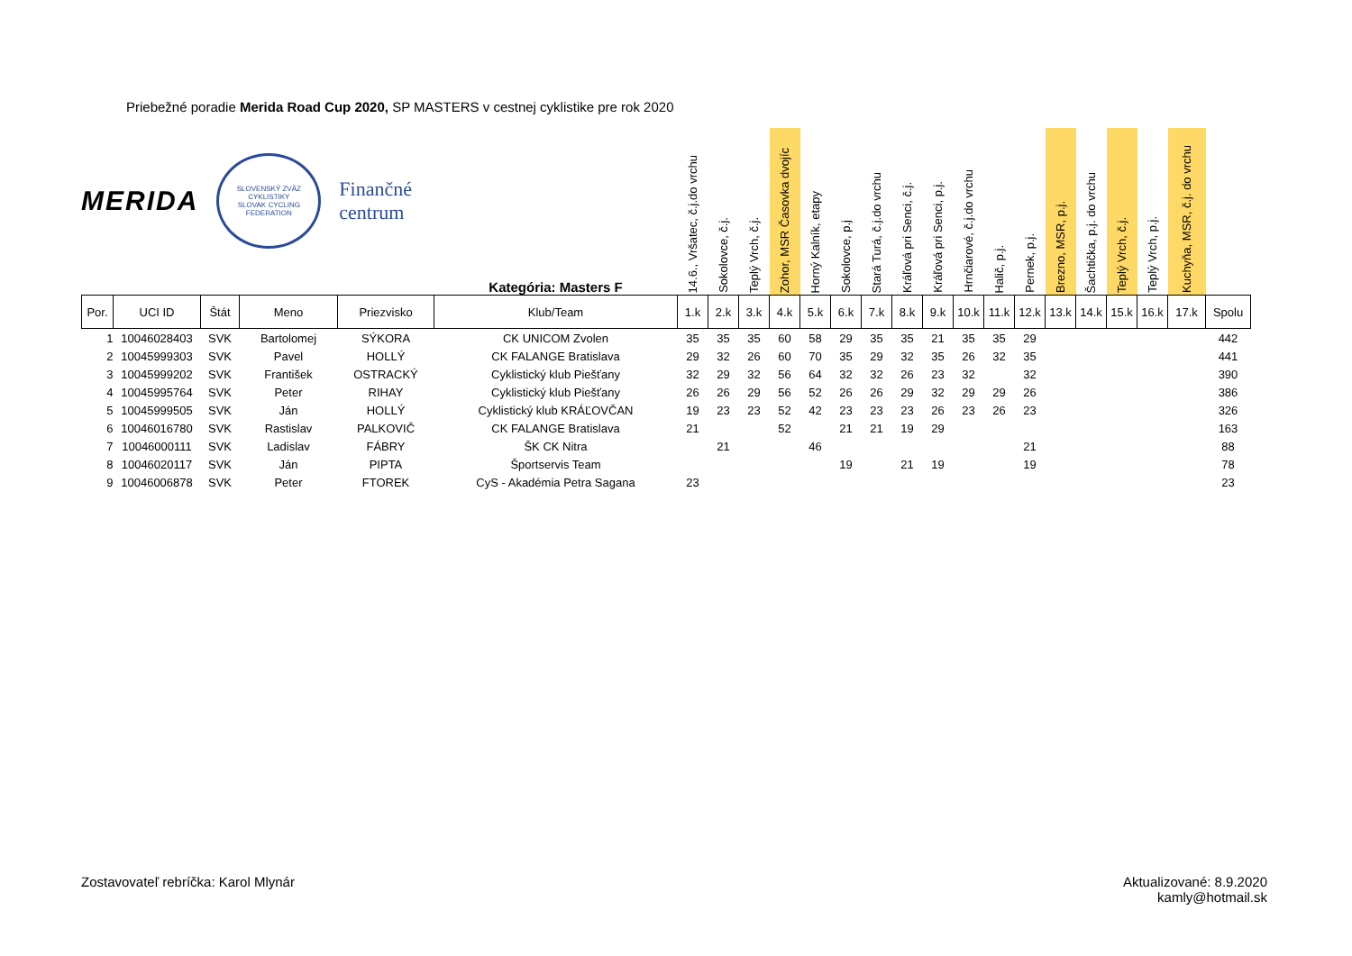Priebežné poradie Merida Road Cup 2020, SP MASTERS v cestnej cyklistike pre rok 2020
MERIDA
SLOVENSKÝ ZVÄZ CYKLISTIKY
SLOVAK CYCLING FEDERATION
Finančné
centrum
| | | | | | Kategória: Masters F | 14.6., Vršatec, č.j.do vrchu | Sokolovce, č.j. | Teplý Vrch, č.j. | Zohor, MSR Časovka dvojíc | Horný Kalník, etapy | Sokolovce, p.j | Stará Turá, č.j.do vrchu | Kráľová pri Senci, č.j. | Kráľová pri Senci, p.j. | Hrnčiarové, č.j.do vrchu | Halič, p.j. | Pernek, p.j. | Brezno, MSR, p.j. | Šachtička, p.j. do vrchu | Teplý Vrch, č.j. | Teplý Vrch, p.j. | Kuchyňa, MSR, č.j. do vrchu | |
| --- | --- | --- | --- | --- | --- | --- | --- | --- | --- | --- | --- | --- | --- | --- | --- | --- | --- | --- | --- | --- | --- | --- | --- |
| Por. | UCI ID | Štát | Meno | Priezvisko | Klub/Team | 1.k | 2.k | 3.k | 4.k | 5.k | 6.k | 7.k | 8.k | 9.k | 10.k | 11.k | 12.k | 13.k | 14.k | 15.k | 16.k | 17.k | Spolu |
| 1 | 10046028403 | SVK | Bartolomej | SÝKORA | CK UNICOM Zvolen | 35 | 35 | 35 | 60 | 58 | 29 | 35 | 35 | 21 | 35 | 35 | 29 | | | | | | 442 |
| 2 | 10045999303 | SVK | Pavel | HOLLÝ | CK FALANGE Bratislava | 29 | 32 | 26 | 60 | 70 | 35 | 29 | 32 | 35 | 26 | 32 | 35 | | | | | | 441 |
| 3 | 10045999202 | SVK | František | OSTRACKÝ | Cyklistický klub Piešťany | 32 | 29 | 32 | 56 | 64 | 32 | 32 | 26 | 23 | 32 | | 32 | | | | | | 390 |
| 4 | 10045995764 | SVK | Peter | RIHAY | Cyklistický klub Piešťany | 26 | 26 | 29 | 56 | 52 | 26 | 26 | 29 | 32 | 29 | 29 | 26 | | | | | | 386 |
| 5 | 10045999505 | SVK | Ján | HOLLÝ | Cyklistický klub KRÁĽOVČAN | 19 | 23 | 23 | 52 | 42 | 23 | 23 | 23 | 26 | 23 | 26 | 23 | | | | | | 326 |
| 6 | 10046016780 | SVK | Rastislav | PALKOVIČ | CK FALANGE Bratislava | 21 | | | 52 | | 21 | 21 | 19 | 29 | | | | | | | | | 163 |
| 7 | 10046000111 | SVK | Ladislav | FÁBRY | ŠK CK Nitra | | 21 | | | 46 | | | | | | | 21 | | | | | | 88 |
| 8 | 10046020117 | SVK | Ján | PIPTA | Športservis Team | | | | | | 19 | | 21 | 19 | | | 19 | | | | | | 78 |
| 9 | 10046006878 | SVK | Peter | FTOREK | CyS - Akadémia Petra Sagana | 23 | | | | | | | | | | | | | | | | | 23 |
Zostavovateľ rebríčka: Karol Mlynár
Aktualizované: 8.9.2020
kamly@hotmail.sk